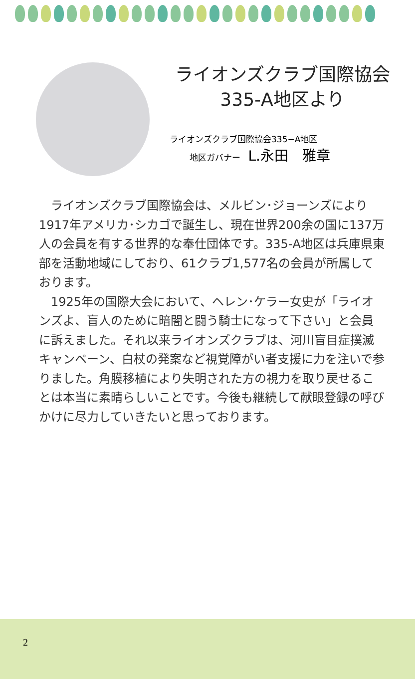ライオンズクラブ国際協会
335-A地区より
ライオンズクラブ国際協会335−A地区
地区ガバナー L.永田　雅章
ライオンズクラブ国際協会は、メルビン･ジョーンズにより1917年アメリカ･シカゴで誕生し、現在世界200余の国に137万人の会員を有する世界的な奉仕団体です。335-A地区は兵庫県東部を活動地域にしており、61クラブ1,577名の会員が所属しております。
1925年の国際大会において、ヘレン･ケラー女史が「ライオンズよ、盲人のために暗闇と闘う騎士になって下さい」と会員に訴えました。それ以来ライオンズクラブは、河川盲目症撲滅キャンペーン、白杖の発案など視覚障がい者支援に力を注いで参りました。角膜移植により失明された方の視力を取り戻せることは本当に素晴らしいことです。今後も継続して献眼登録の呼びかけに尽力していきたいと思っております。
2